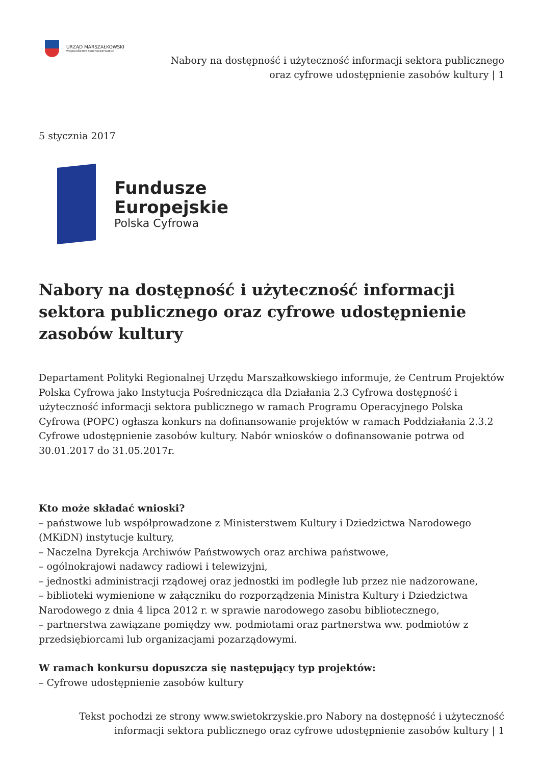URZĄD MARSZAŁKOWSKI
WOJEWÓDZTWA ŚWIĘTOKRZYSKIEGO
Nabory na dostępność i użyteczność informacji sektora publicznego
oraz cyfrowe udostępnienie zasobów kultury | 1
5 stycznia 2017
Fundusze
Europejskie
Polska Cyfrowa
Nabory na dostępność i użyteczność informacji sektora publicznego oraz cyfrowe udostępnienie zasobów kultury
Departament Polityki Regionalnej Urzędu Marszałkowskiego informuje, że Centrum Projektów Polska Cyfrowa jako Instytucja Pośrednicząca dla Działania 2.3 Cyfrowa dostępność i użyteczność informacji sektora publicznego w ramach Programu Operacyjnego Polska Cyfrowa (POPC) ogłasza konkurs na dofinansowanie projektów w ramach Poddziałania 2.3.2 Cyfrowe udostępnienie zasobów kultury. Nabór wniosków o dofinansowanie potrwa od 30.01.2017 do 31.05.2017r.
Kto może składać wnioski?
– państwowe lub współprowadzone z Ministerstwem Kultury i Dziedzictwa Narodowego (MKiDN) instytucje kultury,
– Naczelna Dyrekcja Archiwów Państwowych oraz archiwa państwowe,
– ogólnokrajowi nadawcy radiowi i telewizyjni,
– jednostki administracji rządowej oraz jednostki im podległe lub przez nie nadzorowane,
– biblioteki wymienione w załączniku do rozporządzenia Ministra Kultury i Dziedzictwa Narodowego z dnia 4 lipca 2012 r. w sprawie narodowego zasobu bibliotecznego,
– partnerstwa zawiązane pomiędzy ww. podmiotami oraz partnerstwa ww. podmiotów z przedsiębiorcami lub organizacjami pozarządowymi.
W ramach konkursu dopuszcza się następujący typ projektów:
– Cyfrowe udostępnienie zasobów kultury
Tekst pochodzi ze strony www.swietokrzyskie.pro Nabory na dostępność i użyteczność
informacji sektora publicznego oraz cyfrowe udostępnienie zasobów kultury | 1